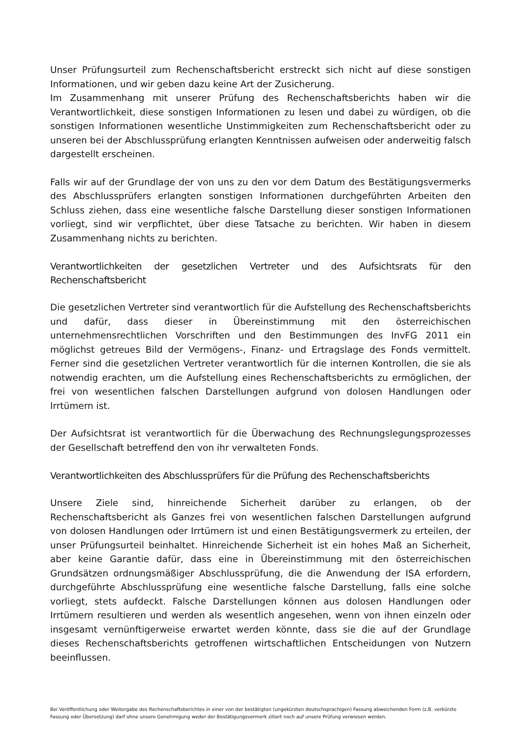Unser Prüfungsurteil zum Rechenschaftsbericht erstreckt sich nicht auf diese sonstigen Informationen, und wir geben dazu keine Art der Zusicherung.
Im Zusammenhang mit unserer Prüfung des Rechenschaftsberichts haben wir die Verantwortlichkeit, diese sonstigen Informationen zu lesen und dabei zu würdigen, ob die sonstigen Informationen wesentliche Unstimmigkeiten zum Rechenschaftsbericht oder zu unseren bei der Abschlussprüfung erlangten Kenntnissen aufweisen oder anderweitig falsch dargestellt erscheinen.
Falls wir auf der Grundlage der von uns zu den vor dem Datum des Bestätigungsvermerks des Abschlussprüfers erlangten sonstigen Informationen durchgeführten Arbeiten den Schluss ziehen, dass eine wesentliche falsche Darstellung dieser sonstigen Informationen vorliegt, sind wir verpflichtet, über diese Tatsache zu berichten. Wir haben in diesem Zusammenhang nichts zu berichten.
Verantwortlichkeiten der gesetzlichen Vertreter und des Aufsichtsrats für den Rechenschaftsbericht
Die gesetzlichen Vertreter sind verantwortlich für die Aufstellung des Rechenschaftsberichts und dafür, dass dieser in Übereinstimmung mit den österreichischen unternehmensrechtlichen Vorschriften und den Bestimmungen des InvFG 2011 ein möglichst getreues Bild der Vermögens-, Finanz- und Ertragslage des Fonds vermittelt. Ferner sind die gesetzlichen Vertreter verantwortlich für die internen Kontrollen, die sie als notwendig erachten, um die Aufstellung eines Rechenschaftsberichts zu ermöglichen, der frei von wesentlichen falschen Darstellungen aufgrund von dolosen Handlungen oder Irrtümern ist.
Der Aufsichtsrat ist verantwortlich für die Überwachung des Rechnungslegungsprozesses der Gesellschaft betreffend den von ihr verwalteten Fonds.
Verantwortlichkeiten des Abschlussprüfers für die Prüfung des Rechenschaftsberichts
Unsere Ziele sind, hinreichende Sicherheit darüber zu erlangen, ob der Rechenschaftsbericht als Ganzes frei von wesentlichen falschen Darstellungen aufgrund von dolosen Handlungen oder Irrtümern ist und einen Bestätigungsvermerk zu erteilen, der unser Prüfungsurteil beinhaltet. Hinreichende Sicherheit ist ein hohes Maß an Sicherheit, aber keine Garantie dafür, dass eine in Übereinstimmung mit den österreichischen Grundsätzen ordnungsmäßiger Abschlussprüfung, die die Anwendung der ISA erfordern, durchgeführte Abschlussprüfung eine wesentliche falsche Darstellung, falls eine solche vorliegt, stets aufdeckt. Falsche Darstellungen können aus dolosen Handlungen oder Irrtümern resultieren und werden als wesentlich angesehen, wenn von ihnen einzeln oder insgesamt vernünftigerweise erwartet werden könnte, dass sie die auf der Grundlage dieses Rechenschaftsberichts getroffenen wirtschaftlichen Entscheidungen von Nutzern beeinflussen.
Bei Veröffentlichung oder Weitergabe des Rechenschaftsberichtes in einer von der bestätigten (ungekürzten deutschsprachigen) Fassung abweichenden Form (z.B. verkürzte Fassung oder Übersetzung) darf ohne unsere Genehmigung weder der Bestätigungsvermerk zitiert noch auf unsere Prüfung verwiesen werden.